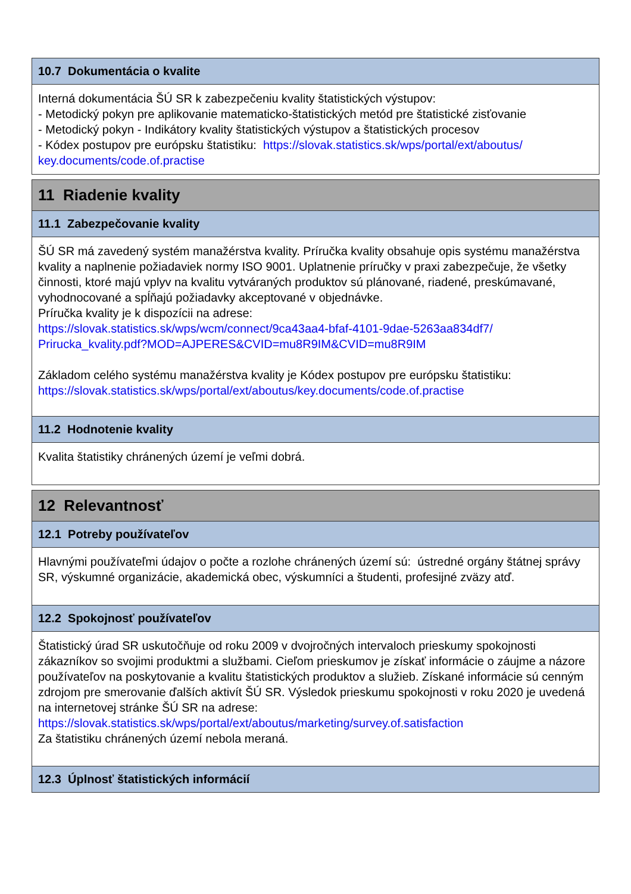10.7 Dokumentácia o kvalite
Interná dokumentácia ŠÚ SR k zabezpečeniu kvality štatistických výstupov:
- Metodický pokyn pre aplikovanie matematicko-štatistických metód pre štatistické zisťovanie
- Metodický pokyn - Indikátory kvality štatistických výstupov a štatistických procesov
- Kódex postupov pre európsku štatistiku: https://slovak.statistics.sk/wps/portal/ext/aboutus/ key.documents/code.of.practise
11 Riadenie kvality
11.1 Zabezpečovanie kvality
ŠÚ SR má zavedený systém manažérstva kvality. Príručka kvality obsahuje opis systému manažérstva kvality a naplnenie požiadaviek normy ISO 9001. Uplatnenie príručky v praxi zabezpečuje, že všetky činnosti, ktoré majú vplyv na kvalitu vytváraných produktov sú plánované, riadené, preskúmavané, vyhodnocované a spĺňajú požiadavky akceptované v objednávke.
Príručka kvality je k dispozícii na adrese:
https://slovak.statistics.sk/wps/wcm/connect/9ca43aa4-bfaf-4101-9dae-5263aa834df7/ Prirucka_kvality.pdf?MOD=AJPERES&CVID=mu8R9IM&CVID=mu8R9IM
Základom celého systému manažérstva kvality je Kódex postupov pre európsku štatistiku:
https://slovak.statistics.sk/wps/portal/ext/aboutus/key.documents/code.of.practise
11.2 Hodnotenie kvality
Kvalita štatistiky chránených území je veľmi dobrá.
12 Relevantnosť
12.1 Potreby používateľov
Hlavnými používateľmi údajov o počte a rozlohe chránených území sú: ústredné orgány štátnej správy SR, výskumné organizácie, akademická obec, výskumníci a študenti, profesijné zväzy atď.
12.2 Spokojnosť používateľov
Štatistický úrad SR uskutočňuje od roku 2009 v dvojročných intervaloch prieskumy spokojnosti zákazníkov so svojimi produktmi a službami. Cieľom prieskumov je získať informácie o záujme a názore používateľov na poskytovanie a kvalitu štatistických produktov a služieb. Získané informácie sú cenným zdrojom pre smerovanie ďalších aktivít ŠÚ SR. Výsledok prieskumu spokojnosti v roku 2020 je uvedená na internetovej stránke ŠÚ SR na adrese:
https://slovak.statistics.sk/wps/portal/ext/aboutus/marketing/survey.of.satisfaction
Za štatistiku chránených území nebola meraná.
12.3 Úplnosť štatistických informácií